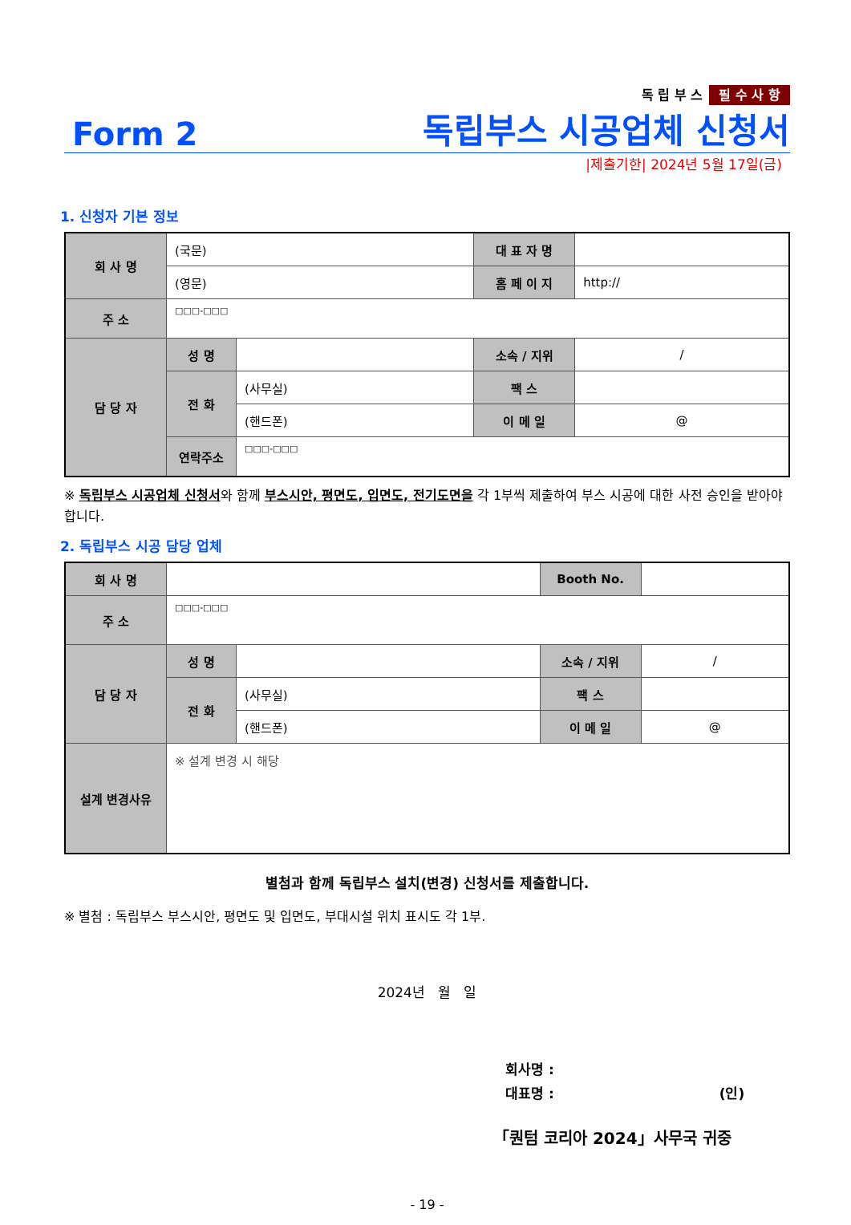독 립 부 스 필 수 사 항
Form 2 독립부스 시공업체 신청서
|제출기한| 2024년 5월 17일(금)
1. 신청자 기본 정보
| 회 사 명 | (국문) | | 대 표 자 명 | |
| | (영문) | | 홈 페 이 지 | http:// |
| 주 소 | □□□-□□□ | | | |
| 담 당 자 | 성 명 | | 소속 / 지위 | / |
| | 전 화 | (사무실) | 팩 스 | |
| | | (핸드폰) | 이 메 일 | @ |
| | 연락주소 | □□□-□□□ | | |
※ 독립부스 시공업체 신청서와 함께 부스시안, 평면도, 입면도, 전기도면을 각 1부씩 제출하여 부스 시공에 대한 사전 승인을 받아야 합니다.
2. 독립부스 시공 담당 업체
| 회 사 명 | | | Booth No. | |
| 주 소 | □□□-□□□ | | | |
| 담 당 자 | 성 명 | | 소속 / 지위 | / |
| | 전 화 | (사무실) | 팩 스 | |
| | | (핸드폰) | 이 메 일 | @ |
| 설계 변경사유 | ※ 설계 변경 시 해당 | | | |
별첨과 함께 독립부스 설치(변경) 신청서를 제출합니다.
※ 별첨 : 독립부스 부스시안, 평면도 및 입면도, 부대시설 위치 표시도 각 1부.
2024년 월 일
회사명 :
대표명 : (인)
「퀀텀 코리아 2024」사무국 귀중
- 19 -